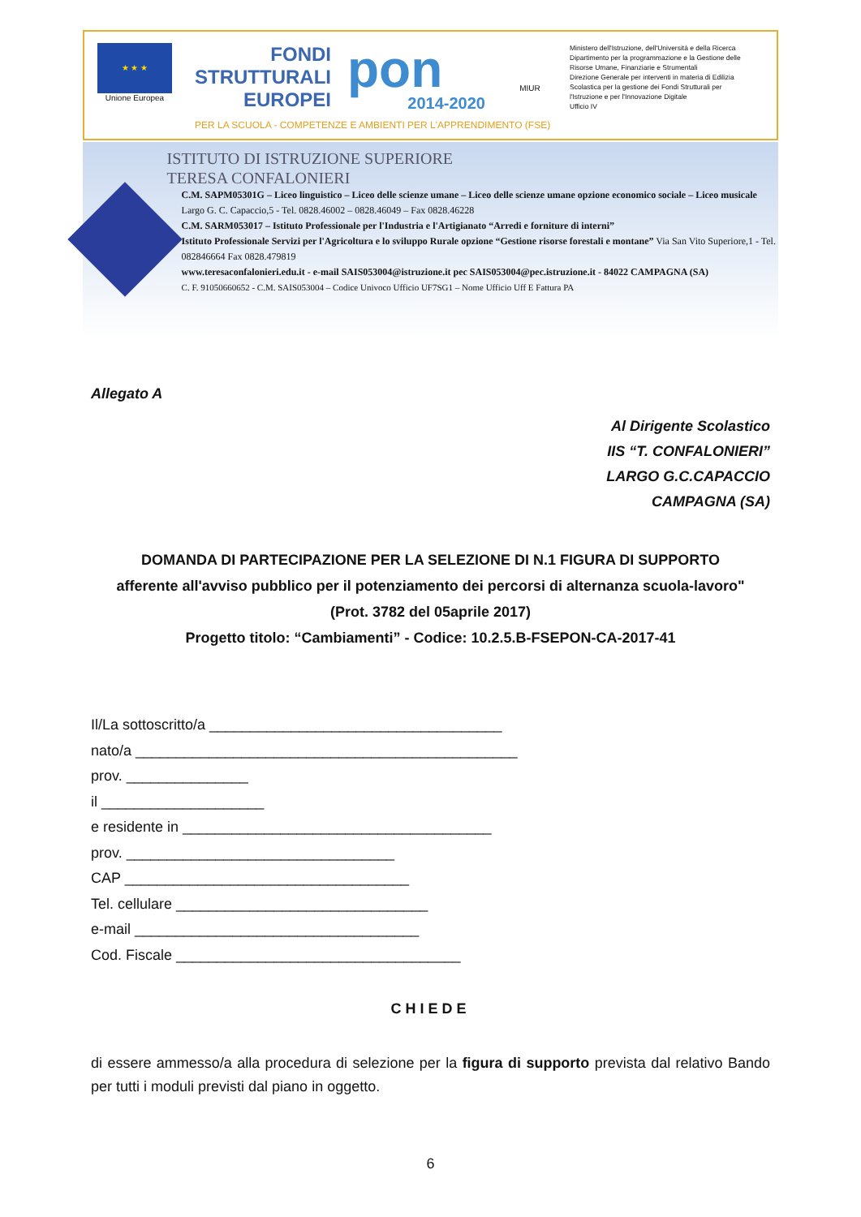★ ★ ★
Unione Europea
FONDI
STRUTTURALI
EUROPEI
pon
2014-2020
MIUR
Ministero dell'Istruzione, dell'Università e della Ricerca
Dipartimento per la programmazione e la Gestione delle
Risorse Umane, Finanziarie e Strumentali
Direzione Generale per interventi in materia di Edilizia
Scolastica per la gestione dei Fondi Strutturali per
l'Istruzione e per l'Innovazione Digitale
Ufficio IV
PER LA SCUOLA - COMPETENZE E AMBIENTI PER L'APPRENDIMENTO (FSE)
ISTITUTO DI ISTRUZIONE SUPERIORE
TERESA CONFALONIERI
C.M. SAPM05301G – Liceo linguistico – Liceo delle scienze umane – Liceo delle scienze umane opzione economico sociale – Liceo musicale Largo G. C. Capaccio,5 - Tel. 0828.46002 – 0828.46049 – Fax 0828.46228
C.M. SARM053017 – Istituto Professionale per l'Industria e l'Artigianato “Arredi e forniture di interni”
Istituto Professionale Servizi per l'Agricoltura e lo sviluppo Rurale opzione “Gestione risorse forestali e montane” Via San Vito Superiore,1 - Tel. 082846664 Fax 0828.479819
www.teresaconfalonieri.edu.it - e-mail SAIS053004@istruzione.it pec SAIS053004@pec.istruzione.it - 84022 CAMPAGNA (SA)
C. F. 91050660652 - C.M. SAIS053004 – Codice Univoco Ufficio UF7SG1 – Nome Ufficio Uff E Fattura PA
Allegato A
Al Dirigente Scolastico
IIS “T. CONFALONIERI”
LARGO G.C.CAPACCIO
CAMPAGNA (SA)
DOMANDA DI PARTECIPAZIONE PER LA SELEZIONE DI N.1 FIGURA DI SUPPORTO
afferente all'avviso pubblico per il potenziamento dei percorsi di alternanza scuola-lavoro"
(Prot. 3782 del 05aprile 2017)
Progetto titolo: “Cambiamenti” - Codice: 10.2.5.B-FSEPON-CA-2017-41
Il/La sottoscritto/a ____________________________________
nato/a _______________________________________________
prov. _______________
il ____________________
e residente in ______________________________________
prov. _________________________________
CAP ___________________________________
Tel. cellulare _______________________________
e-mail ___________________________________
Cod. Fiscale ___________________________________
CHIEDE
di essere ammesso/a alla procedura di selezione per la figura di supporto prevista dal relativo Bando per tutti i moduli previsti dal piano in oggetto.
6